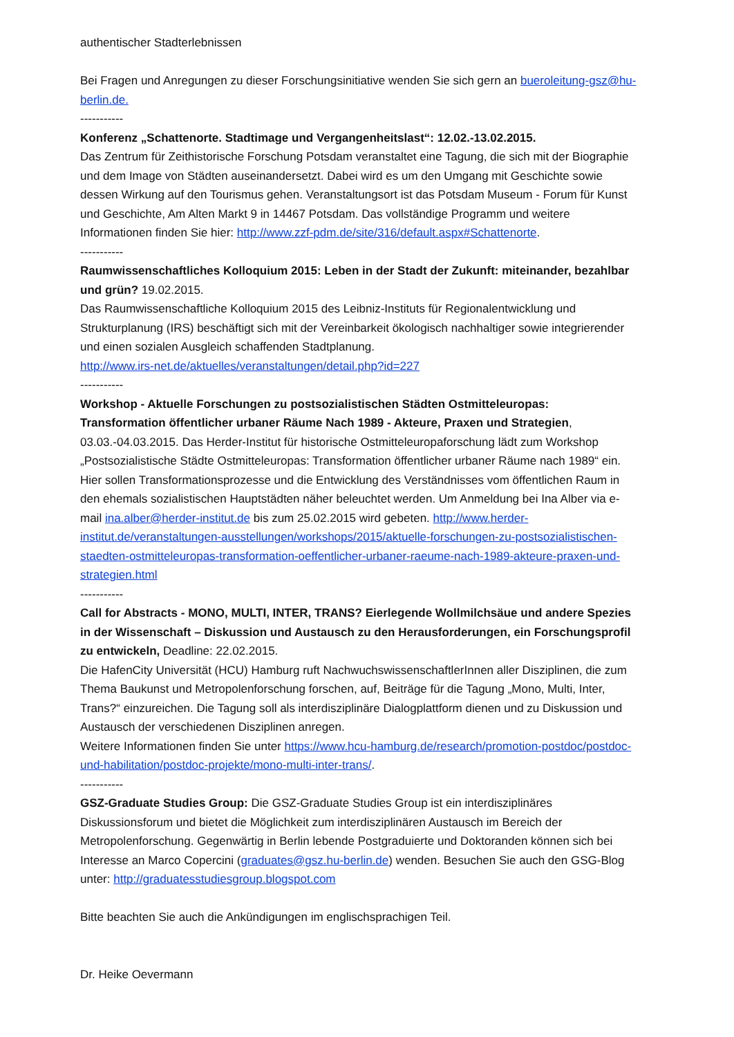authentischer Stadterlebnissen
Bei Fragen und Anregungen zu dieser Forschungsinitiative wenden Sie sich gern an bueroleitung-gsz@hu-berlin.de.
-----------
Konferenz „Schattenorte. Stadtimage und Vergangenheitslast“: 12.02.-13.02.2015.
Das Zentrum für Zeithistorische Forschung Potsdam veranstaltet eine Tagung, die sich mit der Biographie und dem Image von Städten auseinandersetzt. Dabei wird es um den Umgang mit Geschichte sowie dessen Wirkung auf den Tourismus gehen. Veranstaltungsort ist das Potsdam Museum - Forum für Kunst und Geschichte, Am Alten Markt 9 in 14467 Potsdam. Das vollständige Programm und weitere Informationen finden Sie hier: http://www.zzf-pdm.de/site/316/default.aspx#Schattenorte.
-----------
Raumwissenschaftliches Kolloquium 2015: Leben in der Stadt der Zukunft: miteinander, bezahlbar und grün? 19.02.2015.
Das Raumwissenschaftliche Kolloquium 2015 des Leibniz-Instituts für Regionalentwicklung und Strukturplanung (IRS) beschäftigt sich mit der Vereinbarkeit ökologisch nachhaltiger sowie integrierender und einen sozialen Ausgleich schaffenden Stadtplanung.
http://www.irs-net.de/aktuelles/veranstaltungen/detail.php?id=227
-----------
Workshop - Aktuelle Forschungen zu postsozialistischen Städten Ostmitteleuropas: Transformation öffentlicher urbaner Räume Nach 1989 - Akteure, Praxen und Strategien, 03.03.-04.03.2015. Das Herder-Institut für historische Ostmitteleuropaforschung lädt zum Workshop „Postsozialistische Städte Ostmitteleuropas: Transformation öffentlicher urbaner Räume nach 1989“ ein. Hier sollen Transformationsprozesse und die Entwicklung des Verständnisses vom öffentlichen Raum in den ehemals sozialistischen Hauptstädten näher beleuchtet werden. Um Anmeldung bei Ina Alber via e-mail ina.alber@herder-institut.de bis zum 25.02.2015 wird gebeten. http://www.herder-institut.de/veranstaltungen-ausstellungen/workshops/2015/aktuelle-forschungen-zu-postsozialistischen-staedten-ostmitteleuropas-transformation-oeffentlicher-urbaner-raeume-nach-1989-akteure-praxen-und-strategien.html
-----------
Call for Abstracts - MONO, MULTI, INTER, TRANS? Eierlegende Wollmilchsäue und andere Spezies in der Wissenschaft – Diskussion und Austausch zu den Herausforderungen, ein Forschungsprofil zu entwickeln, Deadline: 22.02.2015.
Die HafenCity Universität (HCU) Hamburg ruft NachwuchswissenschaftlerInnen aller Disziplinen, die zum Thema Baukunst und Metropolenforschung forschen, auf, Beiträge für die Tagung „Mono, Multi, Inter, Trans?“ einzureichen. Die Tagung soll als interdisziplinäre Dialogplattform dienen und zu Diskussion und Austausch der verschiedenen Disziplinen anregen.
Weitere Informationen finden Sie unter https://www.hcu-hamburg.de/research/promotion-postdoc/postdoc-und-habilitation/postdoc-projekte/mono-multi-inter-trans/.
-----------
GSZ-Graduate Studies Group: Die GSZ-Graduate Studies Group ist ein interdisziplinäres Diskussionsforum und bietet die Möglichkeit zum interdisziplinären Austausch im Bereich der Metropolenforschung. Gegenwärtig in Berlin lebende Postgraduierte und Doktoranden können sich bei Interesse an Marco Copercini (graduates@gsz.hu-berlin.de) wenden. Besuchen Sie auch den GSG-Blog unter: http://graduatesstudiesgroup.blogspot.com
Bitte beachten Sie auch die Ankündigungen im englischsprachigen Teil.
Dr. Heike Oevermann